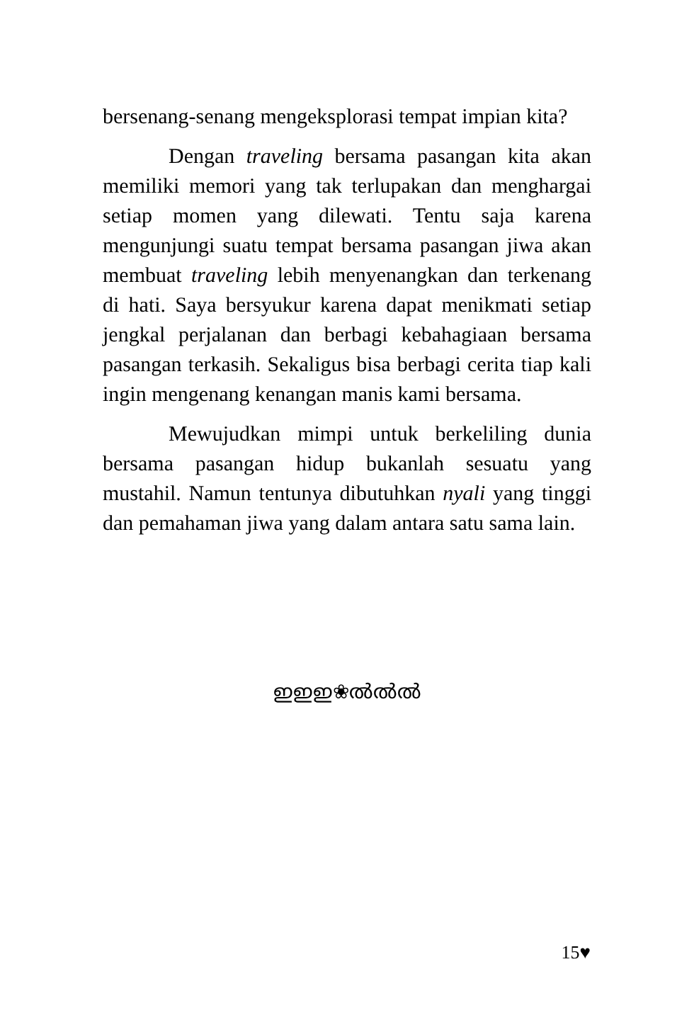bersenang-senang mengeksplorasi tempat impian kita?
Dengan traveling bersama pasangan kita akan memiliki memori yang tak terlupakan dan menghargai setiap momen yang dilewati. Tentu saja karena mengunjungi suatu tempat bersama pasangan jiwa akan membuat traveling lebih menyenangkan dan terkenang di hati. Saya bersyukur karena dapat menikmati setiap jengkal perjalanan dan berbagi kebahagiaan bersama pasangan terkasih. Sekaligus bisa berbagi cerita tiap kali ingin mengenang kenangan manis kami bersama.
Mewujudkan mimpi untuk berkeliling dunia bersama pasangan hidup bukanlah sesuatu yang mustahil. Namun tentunya dibutuhkan nyali yang tinggi dan pemahaman jiwa yang dalam antara satu sama lain.
ഇഇഇ❀ൽൽൽ
15♥